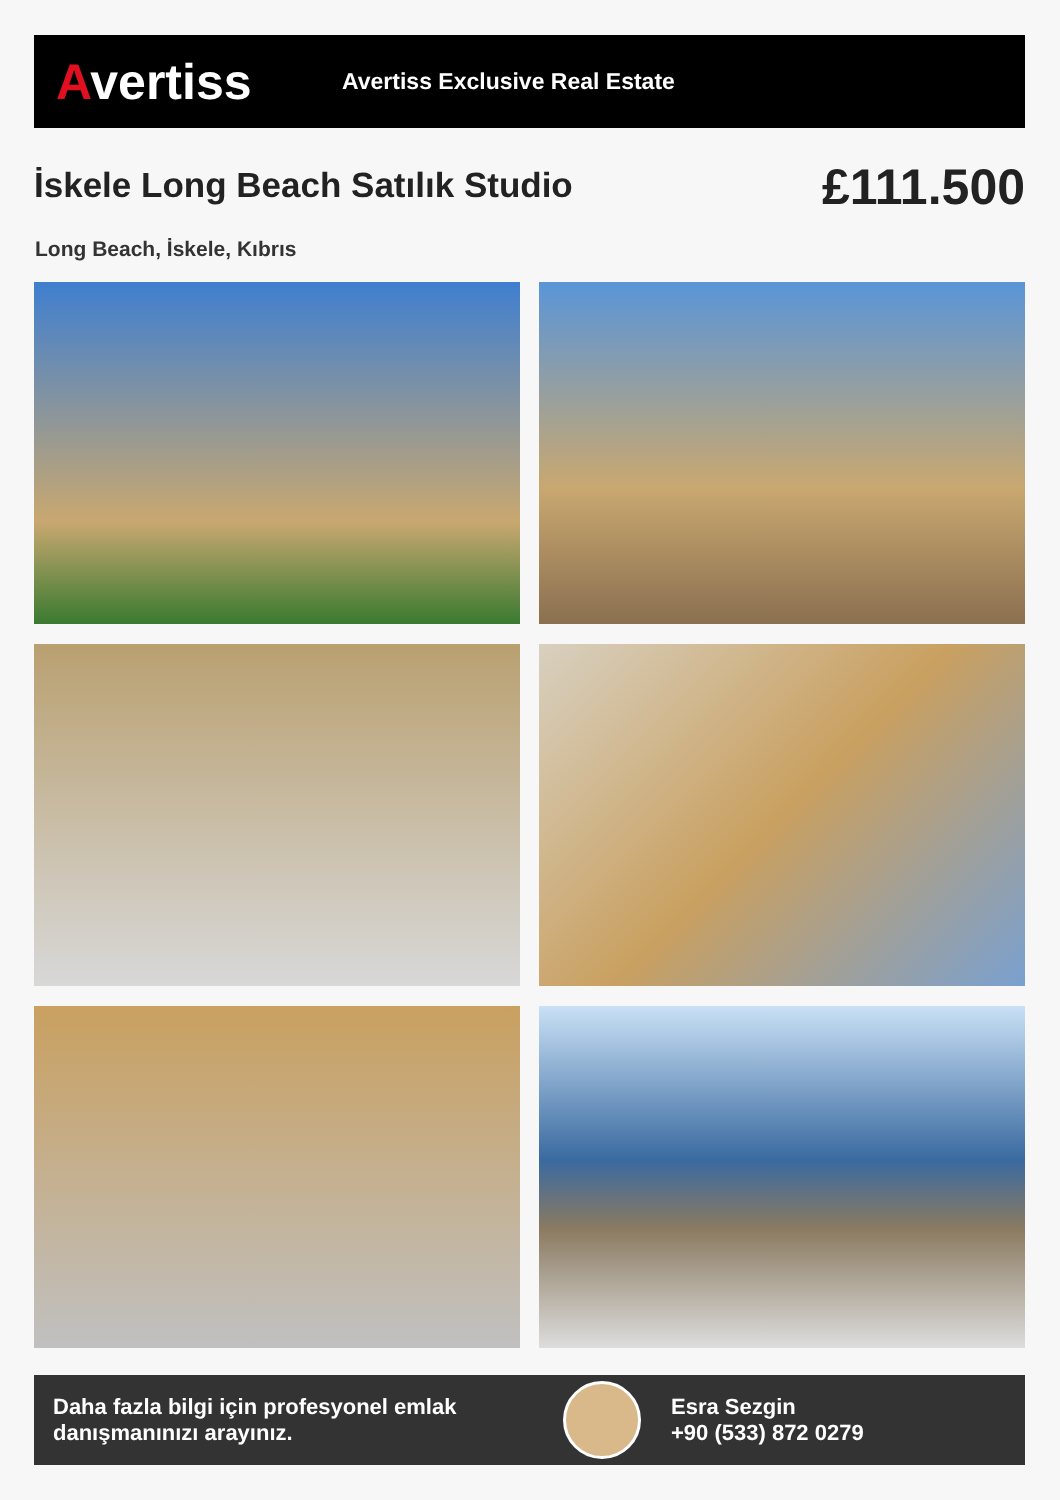Avertiss
Avertiss Exclusive Real Estate
İskele Long Beach Satılık Studio
£111.500
Long Beach, İskele, Kıbrıs
Daha fazla bilgi için profesyonel emlak danışmanınızı arayınız.
Esra Sezgin
+90 (533) 872 0279